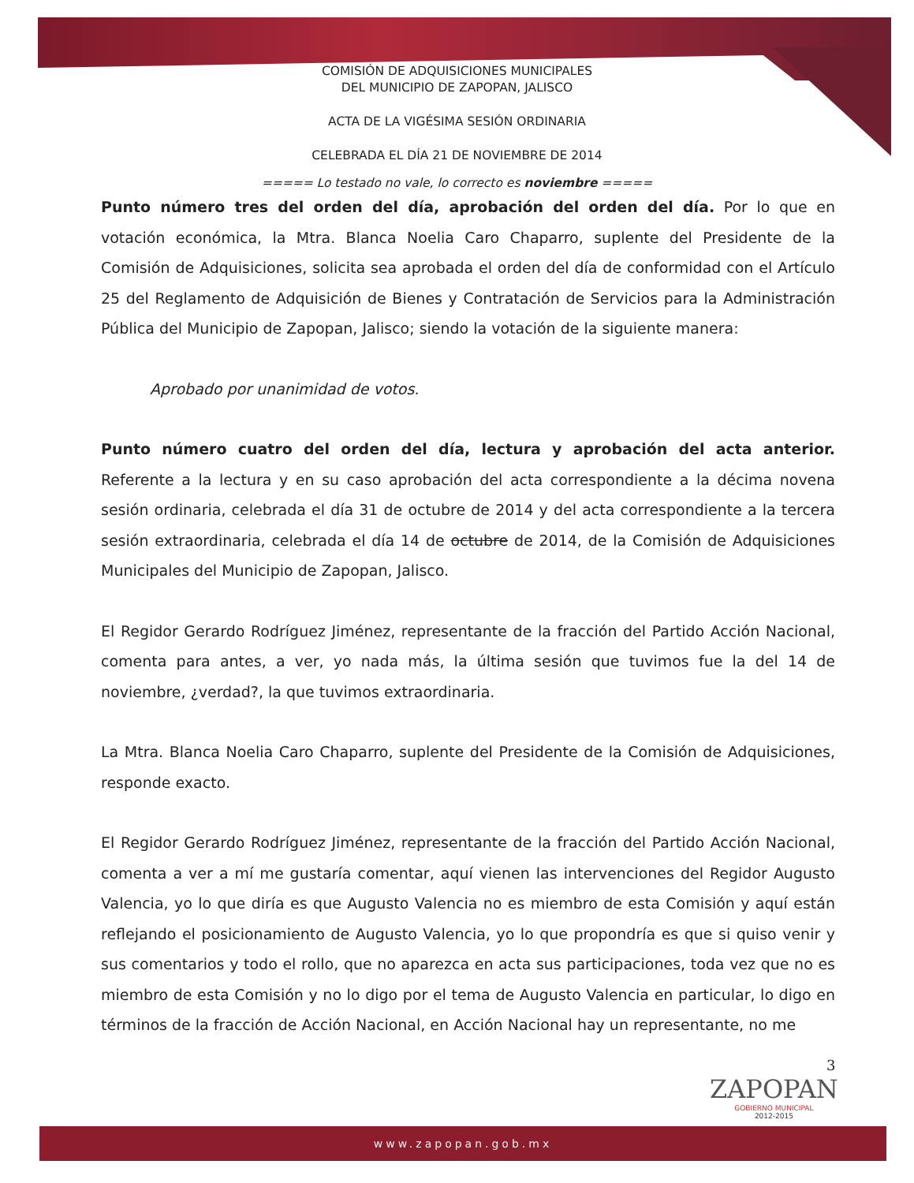COMISIÓN DE ADQUISICIONES MUNICIPALES
DEL MUNICIPIO DE ZAPOPAN, JALISCO
ACTA DE LA VIGÉSIMA SESIÓN ORDINARIA
CELEBRADA EL DÍA 21 DE NOVIEMBRE DE 2014
===== Lo testado no vale, lo correcto es noviembre =====
Punto número tres del orden del día, aprobación del orden del día. Por lo que en votación económica, la Mtra. Blanca Noelia Caro Chaparro, suplente del Presidente de la Comisión de Adquisiciones, solicita sea aprobada el orden del día de conformidad con el Artículo 25 del Reglamento de Adquisición de Bienes y Contratación de Servicios para la Administración Pública del Municipio de Zapopan, Jalisco; siendo la votación de la siguiente manera:
Aprobado por unanimidad de votos.
Punto número cuatro del orden del día, lectura y aprobación del acta anterior. Referente a la lectura y en su caso aprobación del acta correspondiente a la décima novena sesión ordinaria, celebrada el día 31 de octubre de 2014 y del acta correspondiente a la tercera sesión extraordinaria, celebrada el día 14 de octubre de 2014, de la Comisión de Adquisiciones Municipales del Municipio de Zapopan, Jalisco.
El Regidor Gerardo Rodríguez Jiménez, representante de la fracción del Partido Acción Nacional, comenta para antes, a ver, yo nada más, la última sesión que tuvimos fue la del 14 de noviembre, ¿verdad?, la que tuvimos extraordinaria.
La Mtra. Blanca Noelia Caro Chaparro, suplente del Presidente de la Comisión de Adquisiciones, responde exacto.
El Regidor Gerardo Rodríguez Jiménez, representante de la fracción del Partido Acción Nacional, comenta a ver a mí me gustaría comentar, aquí vienen las intervenciones del Regidor Augusto Valencia, yo lo que diría es que Augusto Valencia no es miembro de esta Comisión y aquí están reflejando el posicionamiento de Augusto Valencia, yo lo que propondría es que si quiso venir y sus comentarios y todo el rollo, que no aparezca en acta sus participaciones, toda vez que no es miembro de esta Comisión y no lo digo por el tema de Augusto Valencia en particular, lo digo en términos de la fracción de Acción Nacional, en Acción Nacional hay un representante, no me
3
ZAPOPAN
GOBIERNO MUNICIPAL
2012-2015
www.zapopan.gob.mx